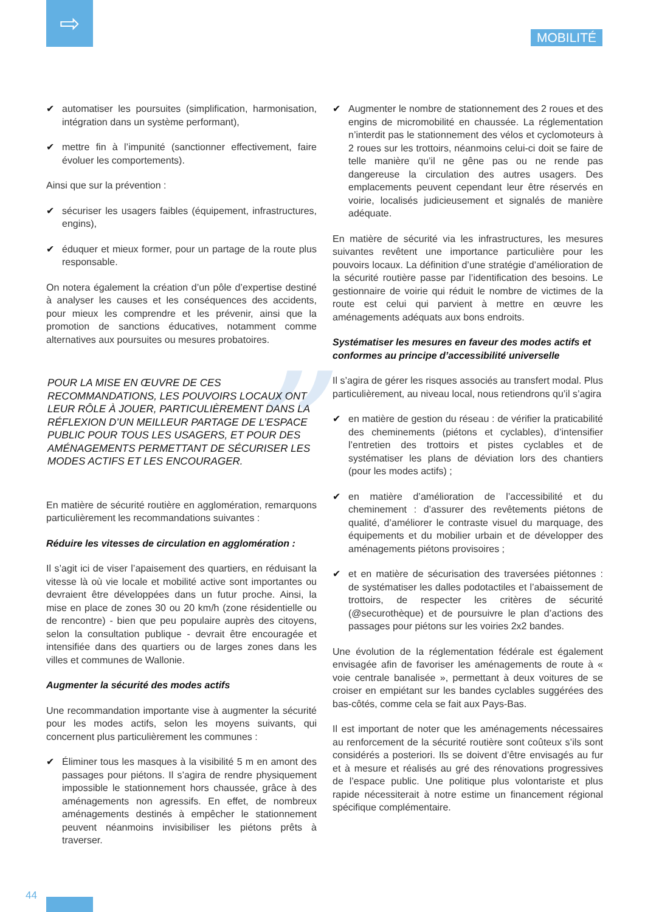⇨
MOBILITÉ
✔ automatiser les poursuites (simplification, harmonisation, intégration dans un système performant),
✔ mettre fin à l’impunité (sanctionner effectivement, faire évoluer les comportements).
Ainsi que sur la prévention :
✔ sécuriser les usagers faibles (équipement, infrastructures, engins),
✔ éduquer et mieux former, pour un partage de la route plus responsable.
On notera également la création d’un pôle d’expertise destiné à analyser les causes et les conséquences des accidents, pour mieux les comprendre et les prévenir, ainsi que la promotion de sanctions éducatives, notamment comme alternatives aux poursuites ou mesures probatoires.
” POUR LA MISE EN ŒUVRE DE CES RECOMMANDATIONS, LES POUVOIRS LOCAUX ONT LEUR RÔLE À JOUER, PARTICULIÈREMENT DANS LA RÉFLEXION D’UN MEILLEUR PARTAGE DE L’ESPACE PUBLIC POUR TOUS LES USAGERS, ET POUR DES AMÉNAGEMENTS PERMETTANT DE SÉCURISER LES MODES ACTIFS ET LES ENCOURAGER.
En matière de sécurité routière en agglomération, remarquons particulièrement les recommandations suivantes :
Réduire les vitesses de circulation en agglomération :
Il s’agit ici de viser l’apaisement des quartiers, en réduisant la vitesse là où vie locale et mobilité active sont importantes ou devraient être développées dans un futur proche. Ainsi, la mise en place de zones 30 ou 20 km/h (zone résidentielle ou de rencontre) - bien que peu populaire auprès des citoyens, selon la consultation publique - devrait être encouragée et intensifiée dans des quartiers ou de larges zones dans les villes et communes de Wallonie.
Augmenter la sécurité des modes actifs
Une recommandation importante vise à augmenter la sécurité pour les modes actifs, selon les moyens suivants, qui concernent plus particulièrement les communes :
✔ Éliminer tous les masques à la visibilité 5 m en amont des passages pour piétons. Il s’agira de rendre physiquement impossible le stationnement hors chaussée, grâce à des aménagements non agressifs. En effet, de nombreux aménagements destinés à empêcher le stationnement peuvent néanmoins invisibiliser les piétons prêts à traverser.
✔ Augmenter le nombre de stationnement des 2 roues et des engins de micromobilité en chaussée. La réglementation n’interdit pas le stationnement des vélos et cyclomoteurs à 2 roues sur les trottoirs, néanmoins celui-ci doit se faire de telle manière qu’il ne gêne pas ou ne rende pas dangereuse la circulation des autres usagers. Des emplacements peuvent cependant leur être réservés en voirie, localisés judicieusement et signalés de manière adéquate.
En matière de sécurité via les infrastructures, les mesures suivantes revêtent une importance particulière pour les pouvoirs locaux. La définition d’une stratégie d’amélioration de la sécurité routière passe par l’identification des besoins. Le gestionnaire de voirie qui réduit le nombre de victimes de la route est celui qui parvient à mettre en œuvre les aménagements adéquats aux bons endroits.
Systématiser les mesures en faveur des modes actifs et conformes au principe d’accessibilité universelle
Il s’agira de gérer les risques associés au transfert modal. Plus particulièrement, au niveau local, nous retiendrons qu’il s’agira
✔ en matière de gestion du réseau : de vérifier la praticabilité des cheminements (piétons et cyclables), d’intensifier l’entretien des trottoirs et pistes cyclables et de systématiser les plans de déviation lors des chantiers (pour les modes actifs) ;
✔ en matière d’amélioration de l’accessibilité et du cheminement : d’assurer des revêtements piétons de qualité, d’améliorer le contraste visuel du marquage, des équipements et du mobilier urbain et de développer des aménagements piétons provisoires ;
✔ et en matière de sécurisation des traversées piétonnes : de systématiser les dalles podotactiles et l’abaissement de trottoirs, de respecter les critères de sécurité (@securothèque) et de poursuivre le plan d’actions des passages pour piétons sur les voiries 2x2 bandes.
Une évolution de la réglementation fédérale est également envisagée afin de favoriser les aménagements de route à « voie centrale banalisée », permettant à deux voitures de se croiser en empiétant sur les bandes cyclables suggérées des bas-côtés, comme cela se fait aux Pays-Bas.
Il est important de noter que les aménagements nécessaires au renforcement de la sécurité routière sont coûteux s’ils sont considérés a posteriori. Ils se doivent d’être envisagés au fur et à mesure et réalisés au gré des rénovations progressives de l’espace public. Une politique plus volontariste et plus rapide nécessiterait à notre estime un financement régional spécifique complémentaire.
44